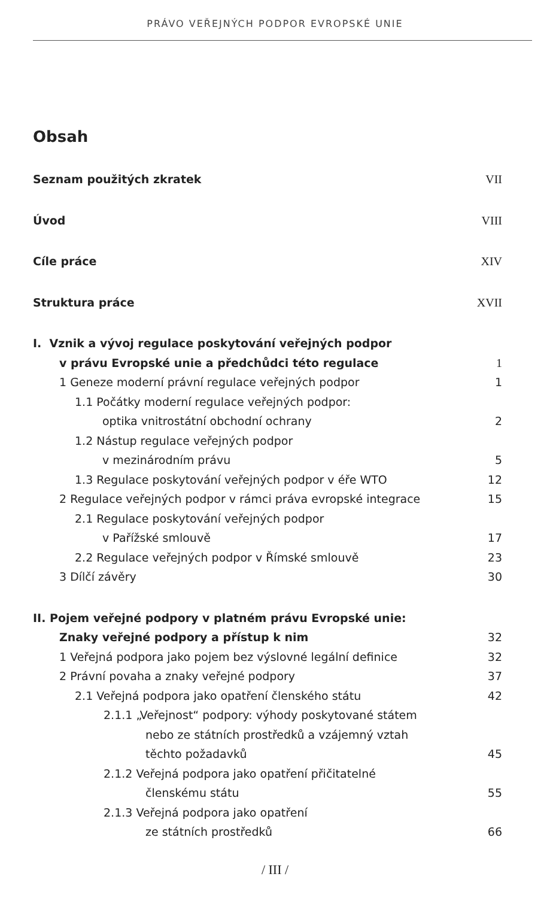PRÁVO VEŘEJNÝCH PODPOR EVROPSKÉ UNIE
Obsah
Seznam použitých zkratek VII
Úvod VIII
Cíle práce XIV
Struktura práce XVII
I. Vznik a vývoj regulace poskytování veřejných podpor
v právu Evropské unie a předchůdci této regulace 1
1 Geneze moderní právní regulace veřejných podpor 1
1.1 Počátky moderní regulace veřejných podpor:
optika vnitrostátní obchodní ochrany 2
1.2 Nástup regulace veřejných podpor
v mezinárodním právu 5
1.3 Regulace poskytování veřejných podpor v éře WTO 12
2 Regulace veřejných podpor v rámci práva evropské integrace 15
2.1 Regulace poskytování veřejných podpor
v Pařížské smlouvě 17
2.2 Regulace veřejných podpor v Římské smlouvě 23
3 Dílčí závěry 30
II. Pojem veřejné podpory v platném právu Evropské unie:
Znaky veřejné podpory a přístup k nim 32
1 Veřejná podpora jako pojem bez výslovné legální definice 32
2 Právní povaha a znaky veřejné podpory 37
2.1 Veřejná podpora jako opatření členského státu 42
2.1.1 „Veřejnost“ podpory: výhody poskytované státem
nebo ze státních prostředků a vzájemný vztah
těchto požadavků 45
2.1.2 Veřejná podpora jako opatření přičitatelné
členskému státu 55
2.1.3 Veřejná podpora jako opatření
ze státních prostředků 66
/ III /